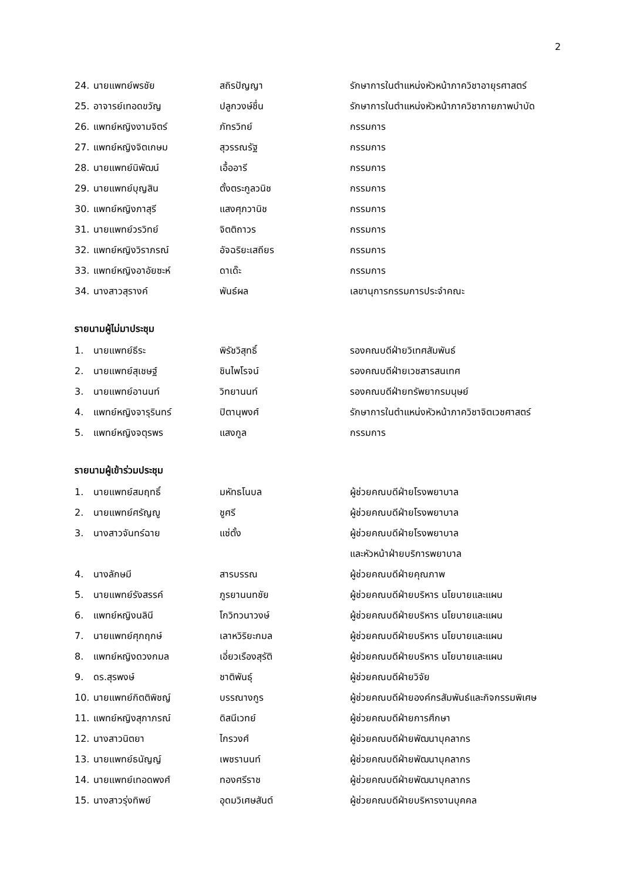2
| 24. | นายแพทย์พรชัย | สถิรปัญญา | รักษาการในตำแหน่งหัวหน้าภาควิชาอายุรศาสตร์ |
| 25. | อาจารย์เทอดขวัญ | ปลูกวงษ์ชื่น | รักษาการในตำแหน่งหัวหน้าภาควิชากายภาพบำบัด |
| 26. | แพทย์หญิงงามจิตร์ | ภัทรวิทย์ | กรรมการ |
| 27. | แพทย์หญิงจิตเกษม | สุวรรณรัฐ | กรรมการ |
| 28. | นายแพทย์นิพัฒน์ | เอื้ออารี | กรรมการ |
| 29. | นายแพทย์บุญสิน | ตั้งตระกูลวนิช | กรรมการ |
| 30. | แพทย์หญิงภาสุรี | แสงศุภวานิช | กรรมการ |
| 31. | นายแพทย์วรวิทย์ | จิตติถาวร | กรรมการ |
| 32. | แพทย์หญิงวิราภรณ์ | อัจฉริยะเสถียร | กรรมการ |
| 33. | แพทย์หญิงอาอัยซะห์ | ดาเด๊ะ | กรรมการ |
| 34. | นางสาวสุรางค์ | พันธ์ผล | เลขานุการกรรมการประจำคณะ |
รายนามผู้ไม่มาประชุม
| 1. | นายแพทย์ธีระ | พิรัชวิสุทธิ์ | รองคณบดีฝ่ายวิเทศสัมพันธ์ |
| 2. | นายแพทย์สุเชษฐ์ | ชินไพโรจน์ | รองคณบดีฝ่ายเวชสารสนเทศ |
| 3. | นายแพทย์อานนท์ | วิทยานนท์ | รองคณบดีฝ่ายทรัพยากรมนุษย์ |
| 4. | แพทย์หญิงจารุรินทร์ | ปิตานุพงศ์ | รักษาการในตำแหน่งหัวหน้าภาควิชาจิตเวชศาสตร์ |
| 5. | แพทย์หญิงจตุรพร | แสงกูล | กรรมการ |
รายนามผู้เข้าร่วมประชุม
| 1. | นายแพทย์สมฤทธิ์ | มหัทธโนบล | ผู้ช่วยคณบดีฝ่ายโรงพยาบาล |
| 2. | นายแพทย์ศรัญญู | ชูศรี | ผู้ช่วยคณบดีฝ่ายโรงพยาบาล |
| 3. | นางสาวจันทร์ฉาย | แซ่ตั้ง | ผู้ช่วยคณบดีฝ่ายโรงพยาบาล |
| | | | และหัวหน้าฝ่ายบริการพยาบาล |
| 4. | นางลักษมี | สารบรรณ | ผู้ช่วยคณบดีฝ่ายคุณภาพ |
| 5. | นายแพทย์รังสรรค์ | ภูรยานนทชัย | ผู้ช่วยคณบดีฝ่ายบริหาร นโยบายและแผน |
| 6. | แพทย์หญิงนลินี | โกวิทวนาวงษ์ | ผู้ช่วยคณบดีฝ่ายบริหาร นโยบายและแผน |
| 7. | นายแพทย์ศุภฤกษ์ | เลาหวิริยะกมล | ผู้ช่วยคณบดีฝ่ายบริหาร นโยบายและแผน |
| 8. | แพทย์หญิงดวงกมล | เอี่ยวเรืองสุรัติ | ผู้ช่วยคณบดีฝ่ายบริหาร นโยบายและแผน |
| 9. | ดร.สุรพงษ์ | ชาติพันธุ์ | ผู้ช่วยคณบดีฝ่ายวิจัย |
| 10. | นายแพทย์กิตติพิชญ์ | บรรณางกูร | ผู้ช่วยคณบดีฝ่ายองค์กรสัมพันธ์และกิจกรรมพิเศษ |
| 11. | แพทย์หญิงสุภาภรณ์ | ดิสนีเวทย์ | ผู้ช่วยคณบดีฝ่ายการศึกษา |
| 12. | นางสาวนิตยา | ไกรวงศ์ | ผู้ช่วยคณบดีฝ่ายพัฒนาบุคลากร |
| 13. | นายแพทย์ธนัญญ์ | เพชรานนท์ | ผู้ช่วยคณบดีฝ่ายพัฒนาบุคลากร |
| 14. | นายแพทย์เทอดพงศ์ | ทองศรีราช | ผู้ช่วยคณบดีฝ่ายพัฒนาบุคลากร |
| 15. | นางสาวรุ่งทิพย์ | อุดมวิเศษสันต์ | ผู้ช่วยคณบดีฝ่ายบริหารงานบุคคล |